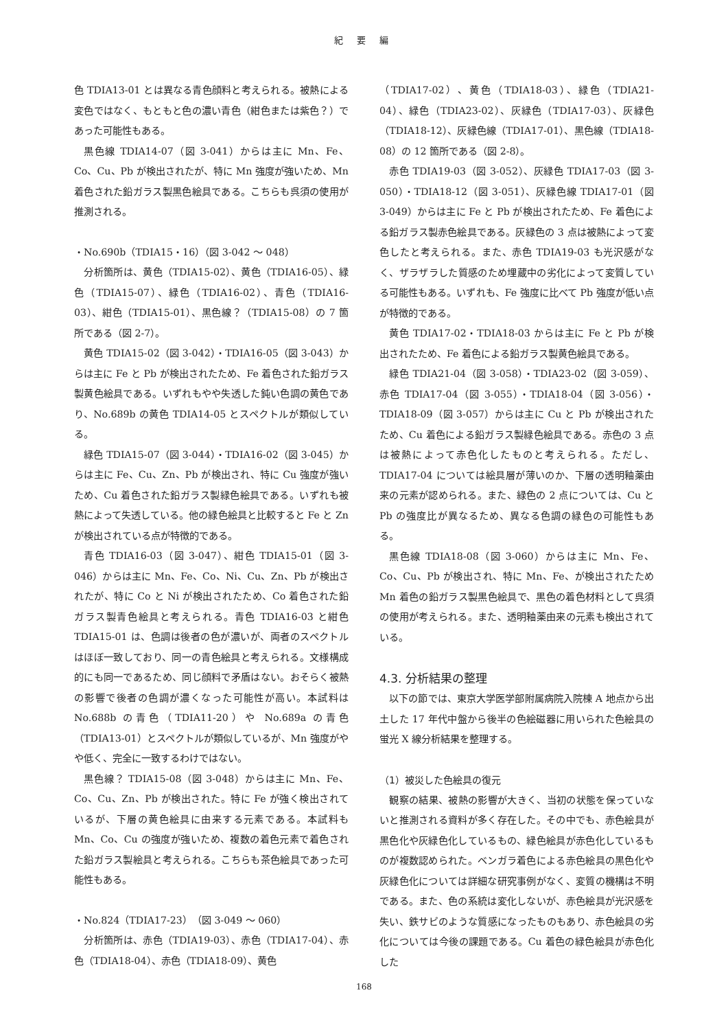紀 要 編
色 TDIA13-01 とは異なる青色顔料と考えられる。被熱による変色ではなく、もともと色の濃い青色（紺色または紫色？）であった可能性もある。
黒色線 TDIA14-07（図 3-041）からは主に Mn、Fe、Co、Cu、Pb が検出されたが、特に Mn 強度が強いため、Mn 着色された鉛ガラス製黒色絵具である。こちらも呉須の使用が推測される。
・No.690b（TDIA15・16）（図 3-042 ～ 048）
分析箇所は、黄色（TDIA15-02）、黄色（TDIA16-05）、緑色（TDIA15-07）、緑色（TDIA16-02）、青色（TDIA16-03）、紺色（TDIA15-01）、黒色線？（TDIA15-08）の 7 箇所である（図 2-7）。
黄色 TDIA15-02（図 3-042）・TDIA16-05（図 3-043）からは主に Fe と Pb が検出されたため、Fe 着色された鉛ガラス製黄色絵具である。いずれもやや失透した鈍い色調の黄色であり、No.689b の黄色 TDIA14-05 とスペクトルが類似している。
緑色 TDIA15-07（図 3-044）・TDIA16-02（図 3-045）からは主に Fe、Cu、Zn、Pb が検出され、特に Cu 強度が強いため、Cu 着色された鉛ガラス製緑色絵具である。いずれも被熱によって失透している。他の緑色絵具と比較すると Fe と Zn が検出されている点が特徴的である。
青色 TDIA16-03（図 3-047）、紺色 TDIA15-01（図 3-046）からは主に Mn、Fe、Co、Ni、Cu、Zn、Pb が検出されたが、特に Co と Ni が検出されたため、Co 着色された鉛ガラス製青色絵具と考えられる。青色 TDIA16-03 と紺色 TDIA15-01 は、色調は後者の色が濃いが、両者のスペクトルはほぼ一致しており、同一の青色絵具と考えられる。文様構成的にも同一であるため、同じ顔料で矛盾はない。おそらく被熱の影響で後者の色調が濃くなった可能性が高い。本試料は No.688b の青色（TDIA11-20）や No.689a の青色（TDIA13-01）とスペクトルが類似しているが、Mn 強度がやや低く、完全に一致するわけではない。
黒色線？ TDIA15-08（図 3-048）からは主に Mn、Fe、Co、Cu、Zn、Pb が検出された。特に Fe が強く検出されているが、下層の黄色絵具に由来する元素である。本試料も Mn、Co、Cu の強度が強いため、複数の着色元素で着色された鉛ガラス製絵具と考えられる。こちらも茶色絵具であった可能性もある。
・No.824（TDIA17-23）（図 3-049 ～ 060）
分析箇所は、赤色（TDIA19-03）、赤色（TDIA17-04）、赤色（TDIA18-04）、赤色（TDIA18-09）、黄色
（TDIA17-02）、黄色（TDIA18-03）、緑色（TDIA21-04）、緑色（TDIA23-02）、灰緑色（TDIA17-03）、灰緑色（TDIA18-12）、灰緑色線（TDIA17-01）、黒色線（TDIA18-08）の 12 箇所である（図 2-8）。
赤色 TDIA19-03（図 3-052）、灰緑色 TDIA17-03（図 3-050）・TDIA18-12（図 3-051）、灰緑色線 TDIA17-01（図 3-049）からは主に Fe と Pb が検出されたため、Fe 着色による鉛ガラス製赤色絵具である。灰緑色の 3 点は被熱によって変色したと考えられる。また、赤色 TDIA19-03 も光沢感がなく、ザラザラした質感のため埋蔵中の劣化によって変質している可能性もある。いずれも、Fe 強度に比べて Pb 強度が低い点が特徴的である。
黄色 TDIA17-02・TDIA18-03 からは主に Fe と Pb が検出されたため、Fe 着色による鉛ガラス製黄色絵具である。
緑色 TDIA21-04（図 3-058）・TDIA23-02（図 3-059）、赤色 TDIA17-04（図 3-055）・TDIA18-04（図 3-056）・TDIA18-09（図 3-057）からは主に Cu と Pb が検出されたため、Cu 着色による鉛ガラス製緑色絵具である。赤色の 3 点は被熱によって赤色化したものと考えられる。ただし、TDIA17-04 については絵具層が薄いのか、下層の透明釉薬由来の元素が認められる。また、緑色の 2 点については、Cu と Pb の強度比が異なるため、異なる色調の緑色の可能性もある。
黒色線 TDIA18-08（図 3-060）からは主に Mn、Fe、Co、Cu、Pb が検出され、特に Mn、Fe、が検出されたため Mn 着色の鉛ガラス製黒色絵具で、黒色の着色材料として呉須の使用が考えられる。また、透明釉薬由来の元素も検出されている。
4.3. 分析結果の整理
以下の節では、東京大学医学部附属病院入院棟 A 地点から出土した 17 年代中盤から後半の色絵磁器に用いられた色絵具の蛍光 X 線分析結果を整理する。
（1）被災した色絵具の復元
観察の結果、被熱の影響が大きく、当初の状態を保っていないと推測される資料が多く存在した。その中でも、赤色絵具が黒色化や灰緑色化しているもの、緑色絵具が赤色化しているものが複数認められた。ベンガラ着色による赤色絵具の黒色化や灰緑色化については詳細な研究事例がなく、変質の機構は不明である。また、色の系統は変化しないが、赤色絵具が光沢感を失い、鉄サビのような質感になったものもあり、赤色絵具の劣化については今後の課題である。Cu 着色の緑色絵具が赤色化した
168